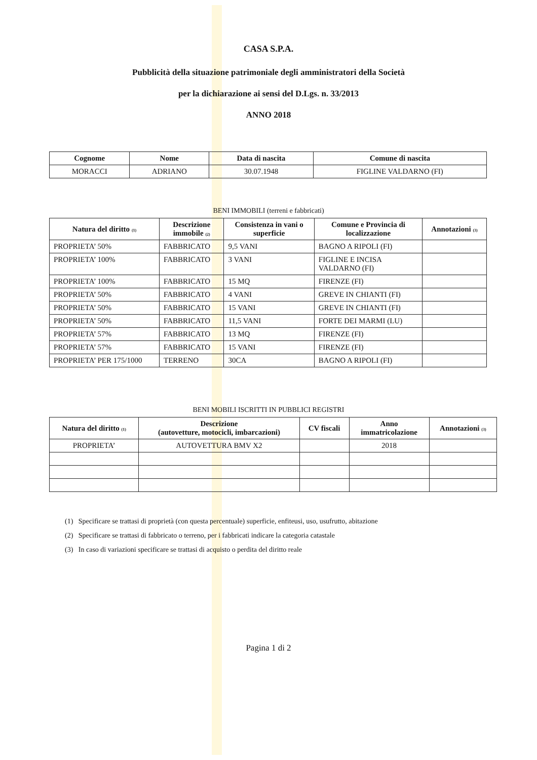CASA S.P.A.
Pubblicità della situazione patrimoniale degli amministratori della Società
per la dichiarazione ai sensi del D.Lgs. n. 33/2013
ANNO 2018
| Cognome | Nome | Data di nascita | Comune di nascita |
| --- | --- | --- | --- |
| MORACCI | ADRIANO | 30.07.1948 | FIGLINE VALDARNO (FI) |
BENI IMMOBILI (terreni e fabbricati)
| Natura del diritto <sub>(1)</sub> | Descrizione immobile <sub>(2)</sub> | Consistenza in vani o superficie | Comune e Provincia di localizzazione | Annotazioni <sub>(3)</sub> |
| --- | --- | --- | --- | --- |
| PROPRIETA’ 50% | FABBRICATO | 9,5 VANI | BAGNO A RIPOLI (FI) | |
| PROPRIETA’ 100% | FABBRICATO | 3 VANI | FIGLINE E INCISA VALDARNO (FI) | |
| PROPRIETA’ 100% | FABBRICATO | 15 MQ | FIRENZE (FI) | |
| PROPRIETA’ 50% | FABBRICATO | 4 VANI | GREVE IN CHIANTI (FI) | |
| PROPRIETA’ 50% | FABBRICATO | 15 VANI | GREVE IN CHIANTI (FI) | |
| PROPRIETA’ 50% | FABBRICATO | 11,5 VANI | FORTE DEI MARMI (LU) | |
| PROPRIETA’ 57% | FABBRICATO | 13 MQ | FIRENZE (FI) | |
| PROPRIETA’ 57% | FABBRICATO | 15 VANI | FIRENZE (FI) | |
| PROPRIETA’ PER 175/1000 | TERRENO | 30CA | BAGNO A RIPOLI (FI) | |
BENI MOBILI ISCRITTI IN PUBBLICI REGISTRI
| Natura del diritto <sub>(1)</sub> | Descrizione (autovetture, motocicli, imbarcazioni) | CV fiscali | Anno immatricolazione | Annotazioni <sub>(3)</sub> |
| --- | --- | --- | --- | --- |
| PROPRIETA’ | AUTOVETTURA BMV X2 | | 2018 | |
(1) Specificare se trattasi di proprietà (con questa percentuale) superficie, enfiteusi, uso, usufrutto, abitazione
(2) Specificare se trattasi di fabbricato o terreno, per i fabbricati indicare la categoria catastale
(3) In caso di variazioni specificare se trattasi di acquisto o perdita del diritto reale
Pagina 1 di 2